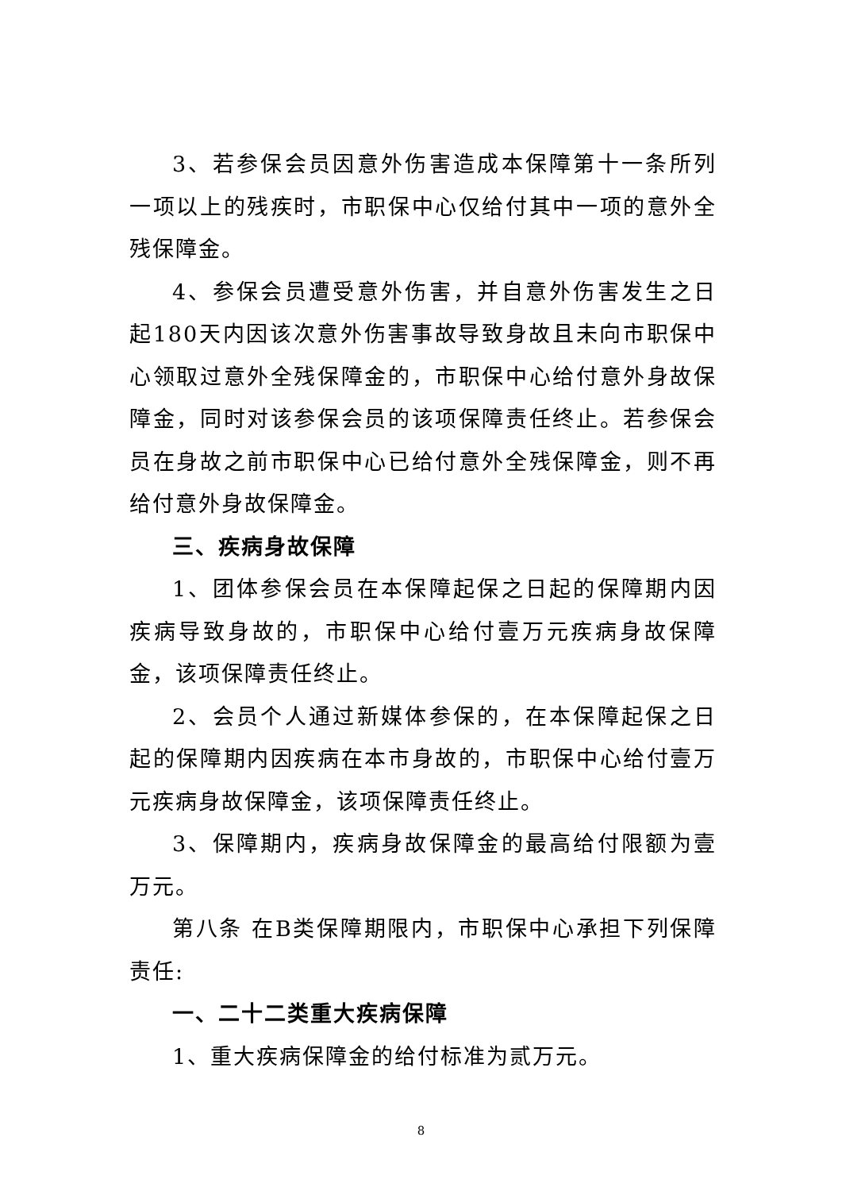3、若参保会员因意外伤害造成本保障第十一条所列一项以上的残疾时，市职保中心仅给付其中一项的意外全残保障金。
4、参保会员遭受意外伤害，并自意外伤害发生之日起180天内因该次意外伤害事故导致身故且未向市职保中心领取过意外全残保障金的，市职保中心给付意外身故保障金，同时对该参保会员的该项保障责任终止。若参保会员在身故之前市职保中心已给付意外全残保障金，则不再给付意外身故保障金。
三、疾病身故保障
1、团体参保会员在本保障起保之日起的保障期内因疾病导致身故的，市职保中心给付壹万元疾病身故保障金，该项保障责任终止。
2、会员个人通过新媒体参保的，在本保障起保之日起的保障期内因疾病在本市身故的，市职保中心给付壹万元疾病身故保障金，该项保障责任终止。
3、保障期内，疾病身故保障金的最高给付限额为壹万元。
第八条 在B类保障期限内，市职保中心承担下列保障责任:
一、二十二类重大疾病保障
1、重大疾病保障金的给付标准为贰万元。
8